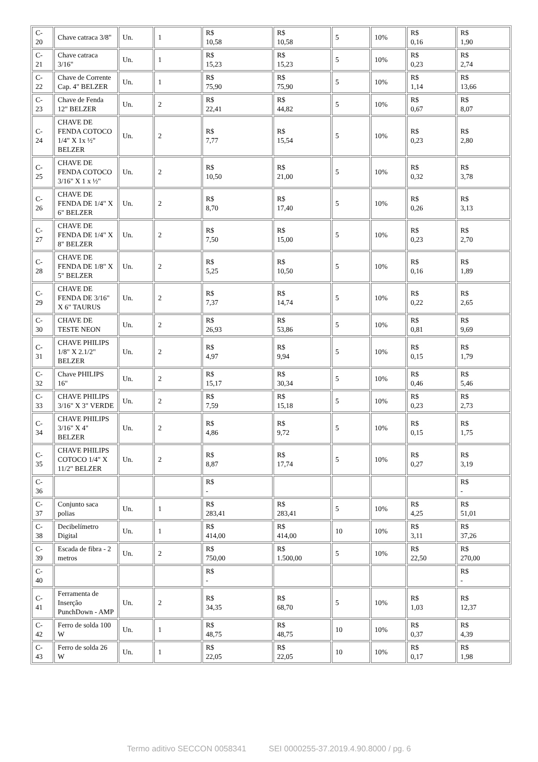| C-20 | Chave catraca 3/8" | Un. | 1 | R$ 10,58 | R$ 10,58 | 5 | 10% | R$ 0,16 | R$ 1,90 |
| C-21 | Chave catraca 3/16" | Un. | 1 | R$ 15,23 | R$ 15,23 | 5 | 10% | R$ 0,23 | R$ 2,74 |
| C-22 | Chave de Corrente Cap. 4" BELZER | Un. | 1 | R$ 75,90 | R$ 75,90 | 5 | 10% | R$ 1,14 | R$ 13,66 |
| C-23 | Chave de Fenda 12" BELZER | Un. | 2 | R$ 22,41 | R$ 44,82 | 5 | 10% | R$ 0,67 | R$ 8,07 |
| C-24 | CHAVE DE FENDA COTOCO 1/4" X 1x ½" BELZER | Un. | 2 | R$ 7,77 | R$ 15,54 | 5 | 10% | R$ 0,23 | R$ 2,80 |
| C-25 | CHAVE DE FENDA COTOCO 3/16" X 1 x ½" | Un. | 2 | R$ 10,50 | R$ 21,00 | 5 | 10% | R$ 0,32 | R$ 3,78 |
| C-26 | CHAVE DE FENDA DE 1/4" X 6" BELZER | Un. | 2 | R$ 8,70 | R$ 17,40 | 5 | 10% | R$ 0,26 | R$ 3,13 |
| C-27 | CHAVE DE FENDA DE 1/4" X 8" BELZER | Un. | 2 | R$ 7,50 | R$ 15,00 | 5 | 10% | R$ 0,23 | R$ 2,70 |
| C-28 | CHAVE DE FENDA DE 1/8" X 5" BELZER | Un. | 2 | R$ 5,25 | R$ 10,50 | 5 | 10% | R$ 0,16 | R$ 1,89 |
| C-29 | CHAVE DE FENDA DE 3/16" X 6" TAURUS | Un. | 2 | R$ 7,37 | R$ 14,74 | 5 | 10% | R$ 0,22 | R$ 2,65 |
| C-30 | CHAVE DE TESTE NEON | Un. | 2 | R$ 26,93 | R$ 53,86 | 5 | 10% | R$ 0,81 | R$ 9,69 |
| C-31 | CHAVE PHILIPS 1/8" X 2.1/2" BELZER | Un. | 2 | R$ 4,97 | R$ 9,94 | 5 | 10% | R$ 0,15 | R$ 1,79 |
| C-32 | Chave PHILIPS 16" | Un. | 2 | R$ 15,17 | R$ 30,34 | 5 | 10% | R$ 0,46 | R$ 5,46 |
| C-33 | CHAVE PHILIPS 3/16" X 3" VERDE | Un. | 2 | R$ 7,59 | R$ 15,18 | 5 | 10% | R$ 0,23 | R$ 2,73 |
| C-34 | CHAVE PHILIPS 3/16" X 4" BELZER | Un. | 2 | R$ 4,86 | R$ 9,72 | 5 | 10% | R$ 0,15 | R$ 1,75 |
| C-35 | CHAVE PHILIPS COTOCO 1/4" X 11/2" BELZER | Un. | 2 | R$ 8,87 | R$ 17,74 | 5 | 10% | R$ 0,27 | R$ 3,19 |
| C-36 | | | | R$ - | | | | | R$ - |
| C-37 | Conjunto saca polias | Un. | 1 | R$ 283,41 | R$ 283,41 | 5 | 10% | R$ 4,25 | R$ 51,01 |
| C-38 | Decibelímetro Digital | Un. | 1 | R$ 414,00 | R$ 414,00 | 10 | 10% | R$ 3,11 | R$ 37,26 |
| C-39 | Escada de fibra - 2 metros | Un. | 2 | R$ 750,00 | R$ 1.500,00 | 5 | 10% | R$ 22,50 | R$ 270,00 |
| C-40 | | | | R$ - | | | | | R$ - |
| C-41 | Ferramenta de Inserção PunchDown - AMP | Un. | 2 | R$ 34,35 | R$ 68,70 | 5 | 10% | R$ 1,03 | R$ 12,37 |
| C-42 | Ferro de solda 100 W | Un. | 1 | R$ 48,75 | R$ 48,75 | 10 | 10% | R$ 0,37 | R$ 4,39 |
| C-43 | Ferro de solda 26 W | Un. | 1 | R$ 22,05 | R$ 22,05 | 10 | 10% | R$ 0,17 | R$ 1,98 |
Termo aditivo SECCON 0058341 SEI 0000255-37.2019.4.90.8000 / pg. 6